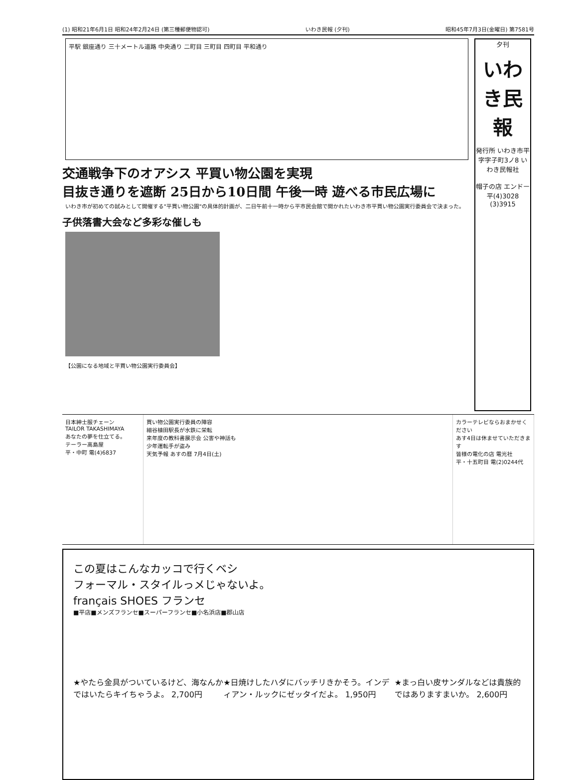(1) 昭和21年6月1日 昭和24年2月24日 (第三種郵便物認可) いわき民報 (夕刊) 昭和45年7月3日(金曜日) 第7581号
平駅 銀座通り 三十メートル道路 中央通り 二町目 三町目 四町目 平和通り
交通戦争下のオアシス 平買い物公園を実現
目抜き通りを遮断 25日から10日間 午後一時 遊べる市民広場に
いわき市が初めての試みとして開催する"平買い物公園"の具体的計画が、二日午前十一時から平市民会館で開かれたいわき市平買い物公園実行委員会で決まった。
子供落書大会など多彩な催しも
【公園になる地域と平買い物公園実行委員会】
夕刊
いわき民報
発行所 いわき市平字字子町3ノ8 いわき民報社
帽子の店 エンドー
平(4)3028 (3)3915
日本紳士服チェーン
TAILOR TAKASHIMAYA
あなたの夢を仕立てる。
テーラー高島屋
平・中町 電(4)6837
買い物公園実行委員の陣容
細谷植田駅長が水鉄に栄転
来年度の教科書展示会 公害や神話も
少年運転手が盗み
天気予報 あすの暦 7月4日(土)
カラーテレビならおまかせください
あす4日は休ませていただきます
皆様の電化の店 電光社
平・十五町目 電(2)0244代
この夏はこんなカッコで行くベシ
フォーマル・スタイルっメじゃないよ。
français SHOES フランセ
■平店■メンズフランセ■スーパーフランセ■小名浜店■郡山店
★やたら金具がついているけど、海なんかではいたらキイちゃうよ。 2,700円 ★日焼けしたハダにバッチリきかそう。インディアン・ルックにゼッタイだよ。 1,950円 ★まっ白い皮サンダルなどは貴族的ではありますまいか。 2,600円